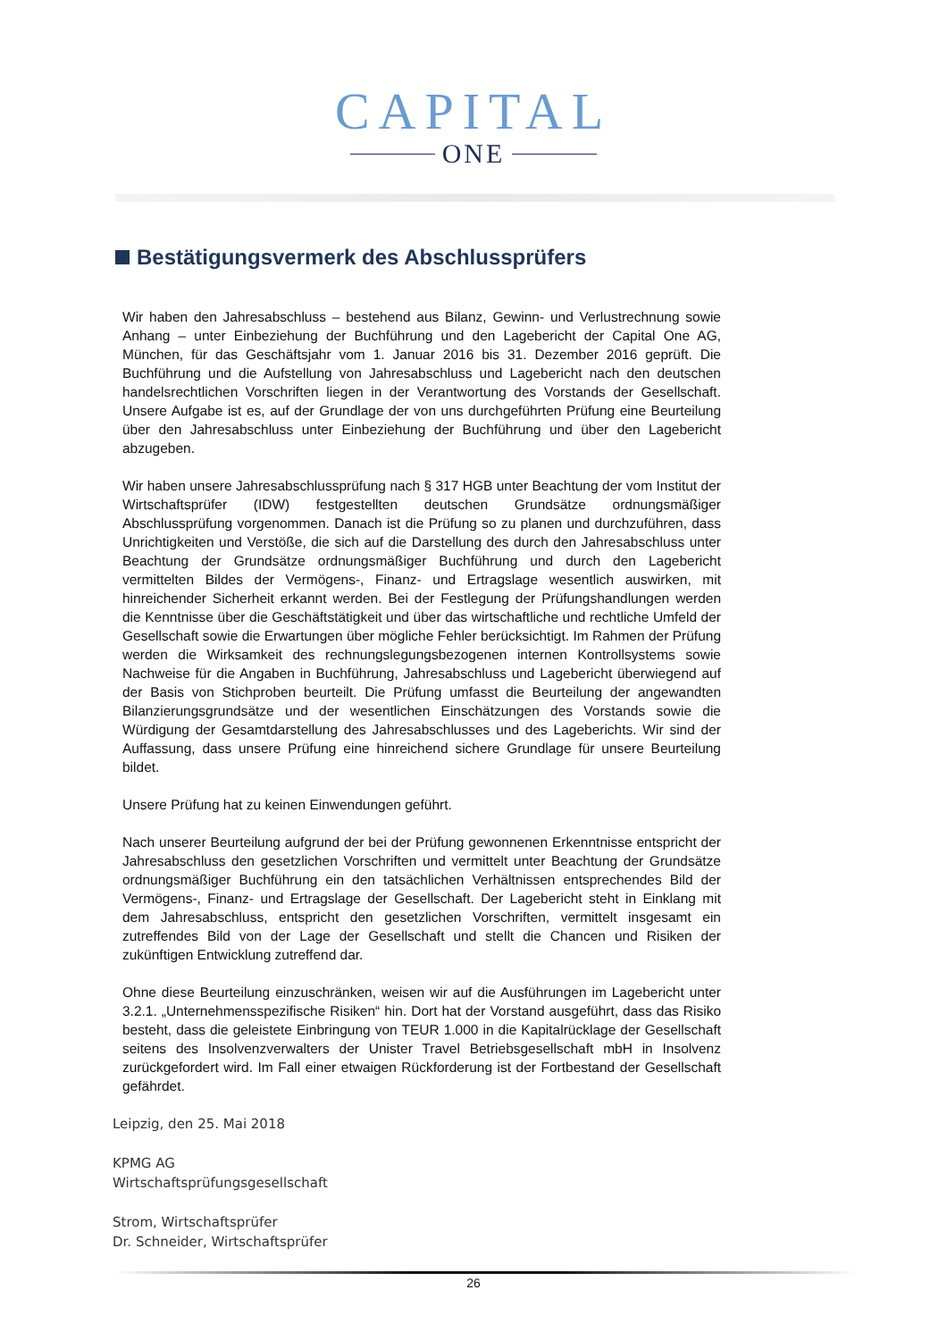CAPITAL
ONE
Bestätigungsvermerk des Abschlussprüfers
Wir haben den Jahresabschluss – bestehend aus Bilanz, Gewinn- und Verlustrechnung sowie Anhang – unter Einbeziehung der Buchführung und den Lagebericht der Capital One AG, München, für das Geschäftsjahr vom 1. Januar 2016 bis 31. Dezember 2016 geprüft. Die Buchführung und die Aufstellung von Jahresabschluss und Lagebericht nach den deutschen handelsrechtlichen Vorschriften liegen in der Verantwortung des Vorstands der Gesellschaft. Unsere Aufgabe ist es, auf der Grundlage der von uns durchgeführten Prüfung eine Beurteilung über den Jahresabschluss unter Einbeziehung der Buchführung und über den Lagebericht abzugeben.
Wir haben unsere Jahresabschlussprüfung nach § 317 HGB unter Beachtung der vom Institut der Wirtschaftsprüfer (IDW) festgestellten deutschen Grundsätze ordnungsmäßiger Abschlussprüfung vorgenommen. Danach ist die Prüfung so zu planen und durchzuführen, dass Unrichtigkeiten und Verstöße, die sich auf die Darstellung des durch den Jahresabschluss unter Beachtung der Grundsätze ordnungsmäßiger Buchführung und durch den Lagebericht vermittelten Bildes der Vermögens-, Finanz- und Ertragslage wesentlich auswirken, mit hinreichender Sicherheit erkannt werden. Bei der Festlegung der Prüfungshandlungen werden die Kenntnisse über die Geschäftstätigkeit und über das wirtschaftliche und rechtliche Umfeld der Gesellschaft sowie die Erwartungen über mögliche Fehler berücksichtigt. Im Rahmen der Prüfung werden die Wirksamkeit des rechnungslegungsbezogenen internen Kontrollsystems sowie Nachweise für die Angaben in Buchführung, Jahresabschluss und Lagebericht überwiegend auf der Basis von Stichproben beurteilt. Die Prüfung umfasst die Beurteilung der angewandten Bilanzierungsgrundsätze und der wesentlichen Einschätzungen des Vorstands sowie die Würdigung der Gesamtdarstellung des Jahresabschlusses und des Lageberichts. Wir sind der Auffassung, dass unsere Prüfung eine hinreichend sichere Grundlage für unsere Beurteilung bildet.
Unsere Prüfung hat zu keinen Einwendungen geführt.
Nach unserer Beurteilung aufgrund der bei der Prüfung gewonnenen Erkenntnisse entspricht der Jahresabschluss den gesetzlichen Vorschriften und vermittelt unter Beachtung der Grundsätze ordnungsmäßiger Buchführung ein den tatsächlichen Verhältnissen entsprechendes Bild der Vermögens-, Finanz- und Ertragslage der Gesellschaft. Der Lagebericht steht in Einklang mit dem Jahresabschluss, entspricht den gesetzlichen Vorschriften, vermittelt insgesamt ein zutreffendes Bild von der Lage der Gesellschaft und stellt die Chancen und Risiken der zukünftigen Entwicklung zutreffend dar.
Ohne diese Beurteilung einzuschränken, weisen wir auf die Ausführungen im Lagebericht unter 3.2.1. „Unternehmensspezifische Risiken“ hin. Dort hat der Vorstand ausgeführt, dass das Risiko besteht, dass die geleistete Einbringung von TEUR 1.000 in die Kapitalrücklage der Gesellschaft seitens des Insolvenzverwalters der Unister Travel Betriebsgesellschaft mbH in Insolvenz zurückgefordert wird. Im Fall einer etwaigen Rückforderung ist der Fortbestand der Gesellschaft gefährdet.
Leipzig, den 25. Mai 2018
KPMG AG
Wirtschaftsprüfungsgesellschaft
Strom, Wirtschaftsprüfer
Dr. Schneider, Wirtschaftsprüfer
26